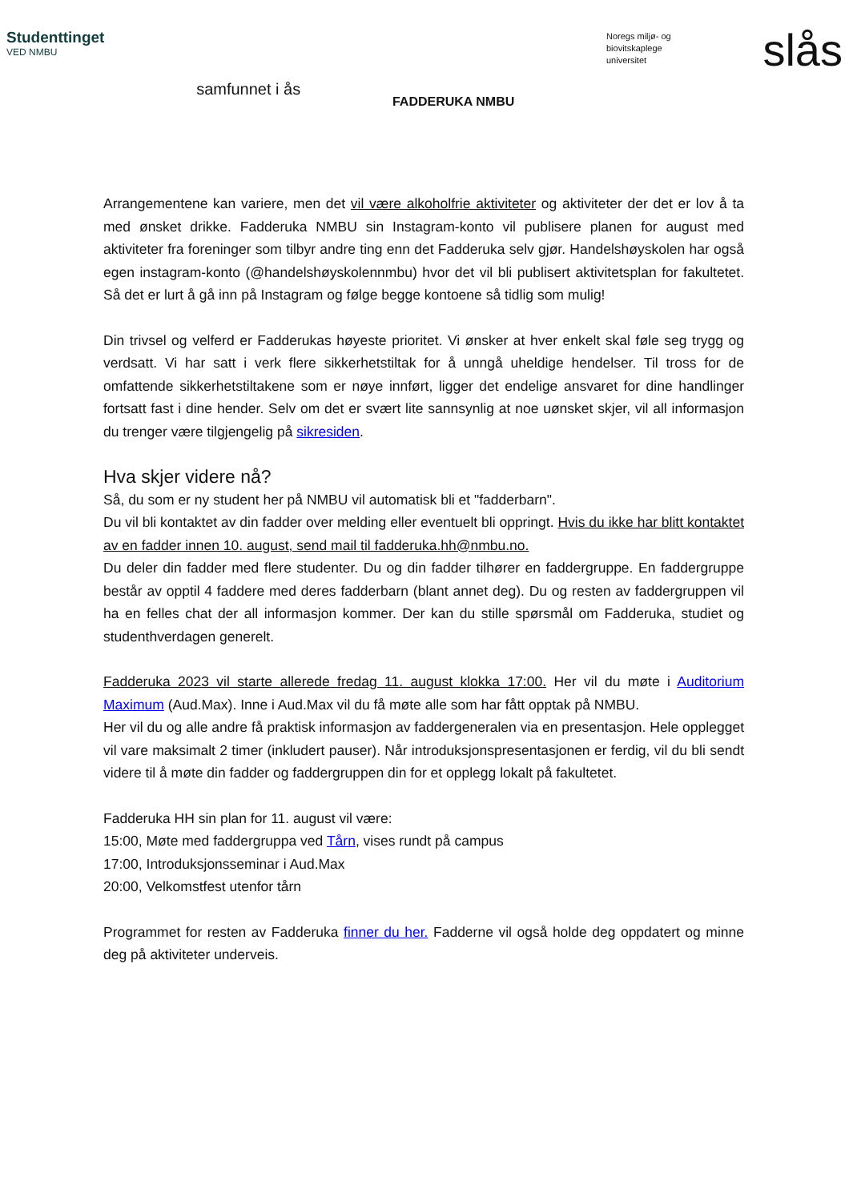Studenttinget
VED NMBU
samfunnet i ås
FADDERUKA NMBU
Noregs miljø- og
biovitskaplege
universitet
slås
Arrangementene kan variere, men det vil være alkoholfrie aktiviteter og aktiviteter der det er lov å ta med ønsket drikke. Fadderuka NMBU sin Instagram-konto vil publisere planen for august med aktiviteter fra foreninger som tilbyr andre ting enn det Fadderuka selv gjør. Handelshøyskolen har også egen instagram-konto (@handelshøyskolennmbu) hvor det vil bli publisert aktivitetsplan for fakultetet. Så det er lurt å gå inn på Instagram og følge begge kontoene så tidlig som mulig!
Din trivsel og velferd er Fadderukas høyeste prioritet. Vi ønsker at hver enkelt skal føle seg trygg og verdsatt. Vi har satt i verk flere sikkerhetstiltak for å unngå uheldige hendelser. Til tross for de omfattende sikkerhetstiltakene som er nøye innført, ligger det endelige ansvaret for dine handlinger fortsatt fast i dine hender. Selv om det er svært lite sannsynlig at noe uønsket skjer, vil all informasjon du trenger være tilgjengelig på sikresiden.
Hva skjer videre nå?
Så, du som er ny student her på NMBU vil automatisk bli et "fadderbarn".
Du vil bli kontaktet av din fadder over melding eller eventuelt bli oppringt. Hvis du ikke har blitt kontaktet av en fadder innen 10. august, send mail til fadderuka.hh@nmbu.no.
Du deler din fadder med flere studenter. Du og din fadder tilhører en faddergruppe. En faddergruppe består av opptil 4 faddere med deres fadderbarn (blant annet deg). Du og resten av faddergruppen vil ha en felles chat der all informasjon kommer. Der kan du stille spørsmål om Fadderuka, studiet og studenthverdagen generelt.
Fadderuka 2023 vil starte allerede fredag 11. august klokka 17:00. Her vil du møte i Auditorium Maximum (Aud.Max). Inne i Aud.Max vil du få møte alle som har fått opptak på NMBU.
Her vil du og alle andre få praktisk informasjon av faddergeneralen via en presentasjon. Hele opplegget vil vare maksimalt 2 timer (inkludert pauser). Når introduksjonspresentasjonen er ferdig, vil du bli sendt videre til å møte din fadder og faddergruppen din for et opplegg lokalt på fakultetet.
Fadderuka HH sin plan for 11. august vil være:
15:00, Møte med faddergruppa ved Tårn, vises rundt på campus
17:00, Introduksjonsseminar i Aud.Max
20:00, Velkomstfest utenfor tårn
Programmet for resten av Fadderuka finner du her. Fadderne vil også holde deg oppdatert og minne deg på aktiviteter underveis.